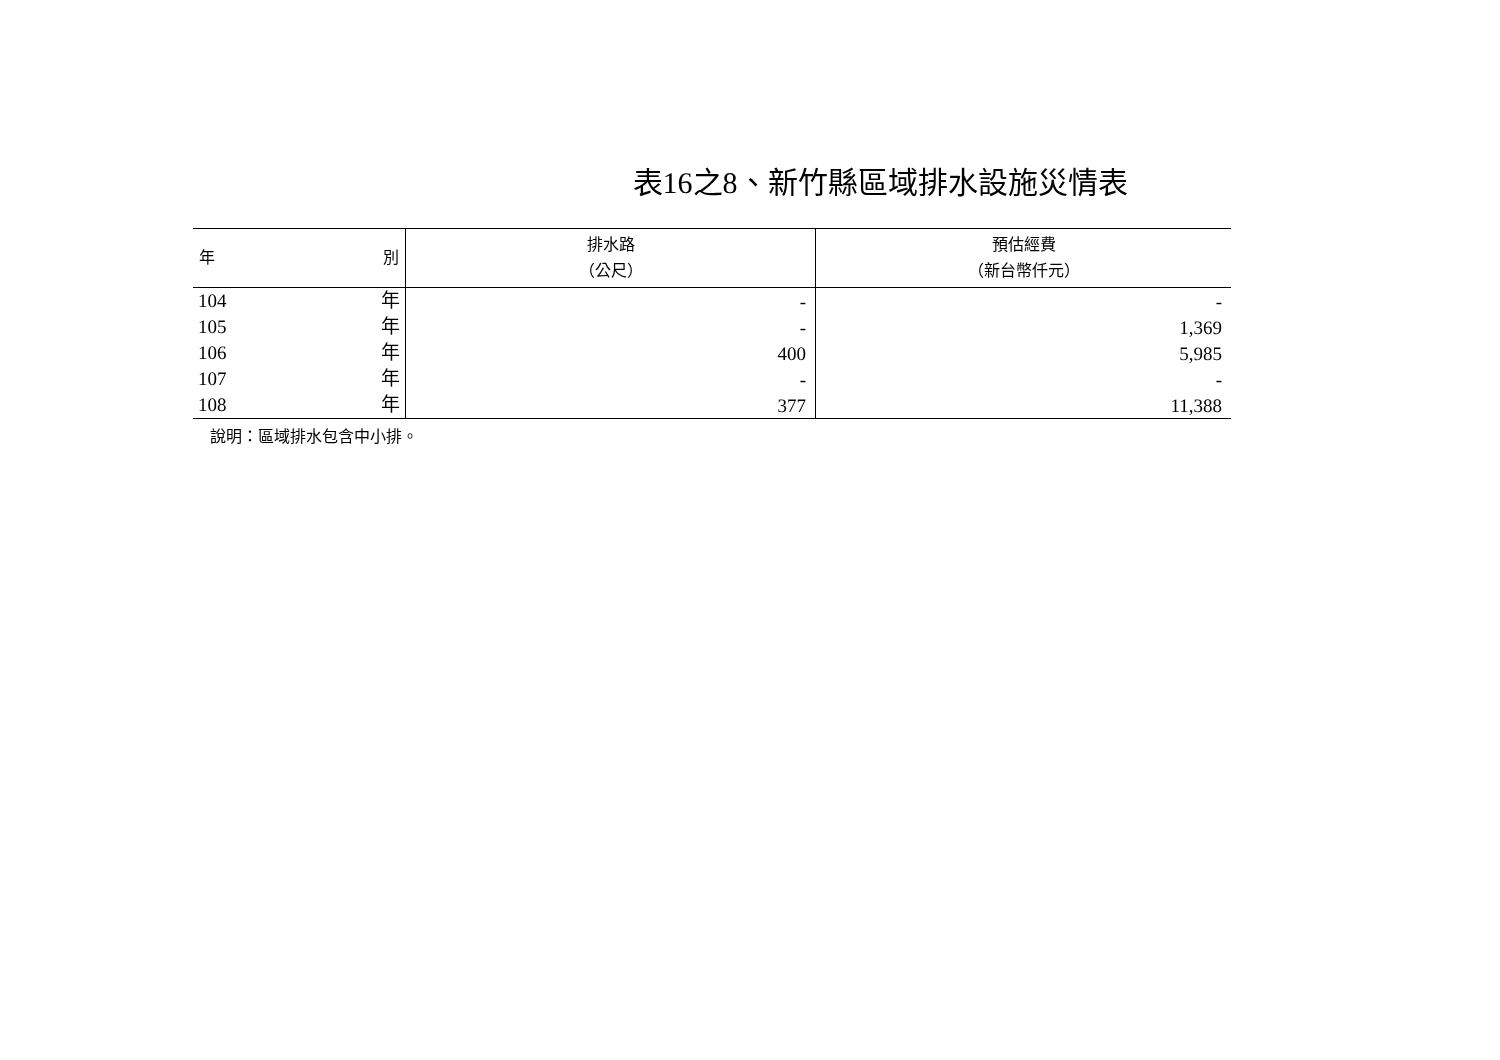表16之8、新竹縣區域排水設施災情表
| 年 別 | 排水路 （公尺） | 預估經費 （新台幣仟元） |
| --- | --- | --- |
| 104 年 | - | - |
| 105 年 | - | 1,369 |
| 106 年 | 400 | 5,985 |
| 107 年 | - | - |
| 108 年 | 377 | 11,388 |
說明：區域排水包含中小排。